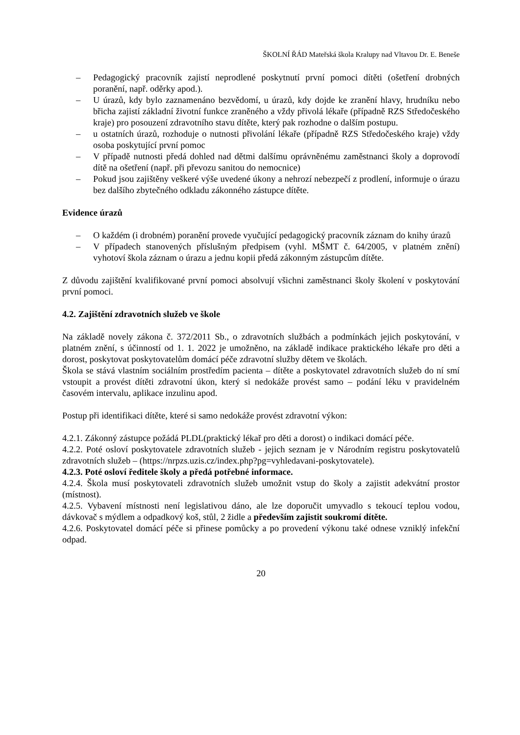ŠKOLNÍ ŘÁD Mateřská škola Kralupy nad Vltavou Dr. E. Beneše
– Pedagogický pracovník zajistí neprodlené poskytnutí první pomoci dítěti (ošetření drobných poranění, např. oděrky apod.).
– U úrazů, kdy bylo zaznamenáno bezvědomí, u úrazů, kdy dojde ke zranění hlavy, hrudníku nebo břicha zajistí základní životní funkce zraněného a vždy přivolá lékaře (případně RZS Středočeského kraje) pro posouzení zdravotního stavu dítěte, který pak rozhodne o dalším postupu.
– u ostatních úrazů, rozhoduje o nutnosti přivolání lékaře (případně RZS Středočeského kraje) vždy osoba poskytující první pomoc
– V případě nutnosti předá dohled nad dětmi dalšímu oprávněnému zaměstnanci školy a doprovodí dítě na ošetření (např. při převozu sanitou do nemocnice)
– Pokud jsou zajištěny veškeré výše uvedené úkony a nehrozí nebezpečí z prodlení, informuje o úrazu bez dalšího zbytečného odkladu zákonného zástupce dítěte.
Evidence úrazů
– O každém (i drobném) poranění provede vyučující pedagogický pracovník záznam do knihy úrazů
– V případech stanovených příslušným předpisem (vyhl. MŠMT č. 64/2005, v platném znění) vyhotoví škola záznam o úrazu a jednu kopii předá zákonným zástupcům dítěte.
Z důvodu zajištění kvalifikované první pomoci absolvují všichni zaměstnanci školy školení v poskytování první pomoci.
4.2. Zajištění zdravotních služeb ve škole
Na základě novely zákona č. 372/2011 Sb., o zdravotních službách a podmínkách jejich poskytování, v platném znění, s účinností od 1. 1. 2022 je umožněno, na základě indikace praktického lékaře pro děti a dorost, poskytovat poskytovatelům domácí péče zdravotní služby dětem ve školách.
Škola se stává vlastním sociálním prostředím pacienta – dítěte a poskytovatel zdravotních služeb do ní smí vstoupit a provést dítěti zdravotní úkon, který si nedokáže provést samo – podání léku v pravidelném časovém intervalu, aplikace inzulinu apod.
Postup při identifikaci dítěte, které si samo nedokáže provést zdravotní výkon:
4.2.1. Zákonný zástupce požádá PLDL(praktický lékař pro děti a dorost) o indikaci domácí péče.
4.2.2. Poté osloví poskytovatele zdravotních služeb - jejich seznam je v Národním registru poskytovatelů zdravotních služeb – (https://nrpzs.uzis.cz/index.php?pg=vyhledavani-poskytovatele).
4.2.3. Poté osloví ředitele školy a předá potřebné informace.
4.2.4. Škola musí poskytovateli zdravotních služeb umožnit vstup do školy a zajistit adekvátní prostor (místnost).
4.2.5. Vybavení místnosti není legislativou dáno, ale lze doporučit umyvadlo s tekoucí teplou vodou, dávkovač s mýdlem a odpadkový koš, stůl, 2 židle a především zajistit soukromí dítěte.
4.2.6. Poskytovatel domácí péče si přinese pomůcky a po provedení výkonu také odnese vzniklý infekční odpad.
20